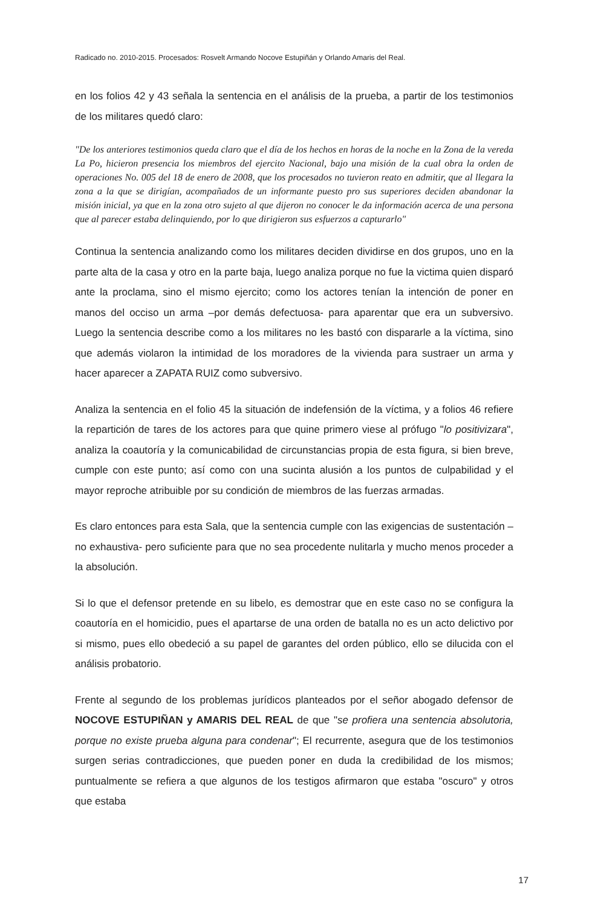Radicado no. 2010-2015. Procesados: Rosvelt Armando Nocove Estupiñán y Orlando Amaris del Real.
en los folios 42 y 43 señala la sentencia en el análisis de la prueba, a partir de los testimonios de los militares quedó claro:
"De los anteriores testimonios queda claro que el día de los hechos en horas de la noche en la Zona de la vereda La Po, hicieron presencia los miembros del ejercito Nacional, bajo una misión de la cual obra la orden de operaciones No. 005 del 18 de enero de 2008, que los procesados no tuvieron reato en admitir, que al llegara la zona a la que se dirigían, acompañados de un informante puesto pro sus superiores deciden abandonar la misión inicial, ya que en la zona otro sujeto al que dijeron no conocer le da información acerca de una persona que al parecer estaba delinquiendo, por lo que dirigieron sus esfuerzos a capturarlo"
Continua la sentencia analizando como los militares deciden dividirse en dos grupos, uno en la parte alta de la casa y otro en la parte baja, luego analiza porque no fue la victima quien disparó ante la proclama, sino el mismo ejercito; como los actores tenían la intención de poner en manos del occiso un arma –por demás defectuosa- para aparentar que era un subversivo. Luego la sentencia describe como a los militares no les bastó con dispararle a la víctima, sino que además violaron la intimidad de los moradores de la vivienda para sustraer un arma y hacer aparecer a ZAPATA RUIZ como subversivo.
Analiza la sentencia en el folio 45 la situación de indefensión de la víctima, y a folios 46 refiere la repartición de tares de los actores para que quine primero viese al prófugo "lo positivizara", analiza la coautoría y la comunicabilidad de circunstancias propia de esta figura, si bien breve, cumple con este punto; así como con una sucinta alusión a los puntos de culpabilidad y el mayor reproche atribuible por su condición de miembros de las fuerzas armadas.
Es claro entonces para esta Sala, que la sentencia cumple con las exigencias de sustentación –no exhaustiva- pero suficiente para que no sea procedente nulitarla y mucho menos proceder a la absolución.
Si lo que el defensor pretende en su libelo, es demostrar que en este caso no se configura la coautoría en el homicidio, pues el apartarse de una orden de batalla no es un acto delictivo por si mismo, pues ello obedeció a su papel de garantes del orden público, ello se dilucida con el análisis probatorio.
Frente al segundo de los problemas jurídicos planteados por el señor abogado defensor de NOCOVE ESTUPIÑAN y AMARIS DEL REAL de que "se profiera una sentencia absolutoria, porque no existe prueba alguna para condenar"; El recurrente, asegura que de los testimonios surgen serias contradicciones, que pueden poner en duda la credibilidad de los mismos; puntualmente se refiera a que algunos de los testigos afirmaron que estaba "oscuro" y otros que estaba
17